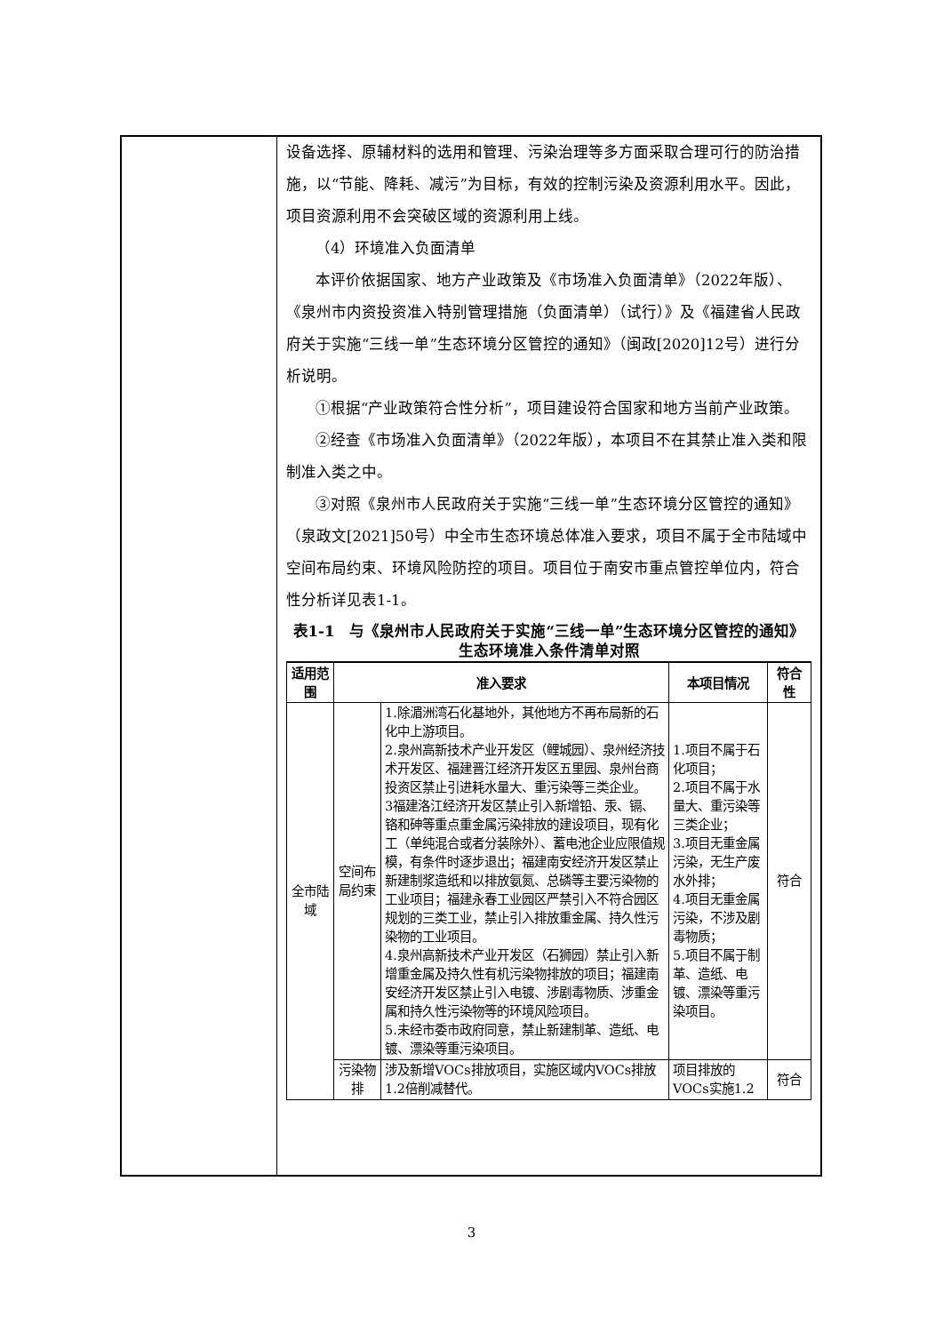设备选择、原辅材料的选用和管理、污染治理等多方面采取合理可行的防治措施，以“节能、降耗、减污”为目标，有效的控制污染及资源利用水平。因此，项目资源利用不会突破区域的资源利用上线。
（4）环境准入负面清单
本评价依据国家、地方产业政策及《市场准入负面清单》（2022年版）、《泉州市内资投资准入特别管理措施（负面清单）（试行）》及《福建省人民政府关于实施“三线一单”生态环境分区管控的通知》（闽政[2020]12号）进行分析说明。
①根据“产业政策符合性分析”，项目建设符合国家和地方当前产业政策。
②经查《市场准入负面清单》（2022年版），本项目不在其禁止准入类和限制准入类之中。
③对照《泉州市人民政府关于实施“三线一单”生态环境分区管控的通知》（泉政文[2021]50号）中全市生态环境总体准入要求，项目不属于全市陆域中空间布局约束、环境风险防控的项目。项目位于南安市重点管控单位内，符合性分析详见表1-1。
表1-1　与《泉州市人民政府关于实施“三线一单”生态环境分区管控的通知》生态环境准入条件清单对照
| 适用范围 | 准入要求 | | 本项目情况 | 符合性 |
| --- | --- | --- | --- | --- |
| 全市陆域 | 空间布局约束 | 1.除湄洲湾石化基地外，其他地方不再布局新的石化中上游项目。 2.泉州高新技术产业开发区（鲤城园）、泉州经济技术开发区、福建晋江经济开发区五里园、泉州台商投资区禁止引进耗水量大、重污染等三类企业。 3福建洛江经济开发区禁止引入新增铅、汞、镉、铬和砷等重点重金属污染排放的建设项目，现有化工（单纯混合或者分装除外）、蓄电池企业应限值规模，有条件时逐步退出；福建南安经济开发区禁止新建制浆造纸和以排放氨氮、总磷等主要污染物的工业项目；福建永春工业园区严禁引入不符合园区规划的三类工业，禁止引入排放重金属、持久性污染物的工业项目。 4.泉州高新技术产业开发区（石狮园）禁止引入新增重金属及持久性有机污染物排放的项目；福建南安经济开发区禁止引入电镀、涉剧毒物质、涉重金属和持久性污染物等的环境风险项目。 5.未经市委市政府同意，禁止新建制革、造纸、电镀、漂染等重污染项目。 | 1.项目不属于石化项目； 2.项目不属于水量大、重污染等三类企业； 3.项目无重金属污染，无生产废水外排； 4.项目无重金属污染，不涉及剧毒物质； 5.项目不属于制革、造纸、电镀、漂染等重污染项目。 | 符合 |
| | 污染物排 | 涉及新增VOCs排放项目，实施区域内VOCs排放1.2倍削减替代。 | 项目排放的VOCs实施1.2 | 符合 |
3